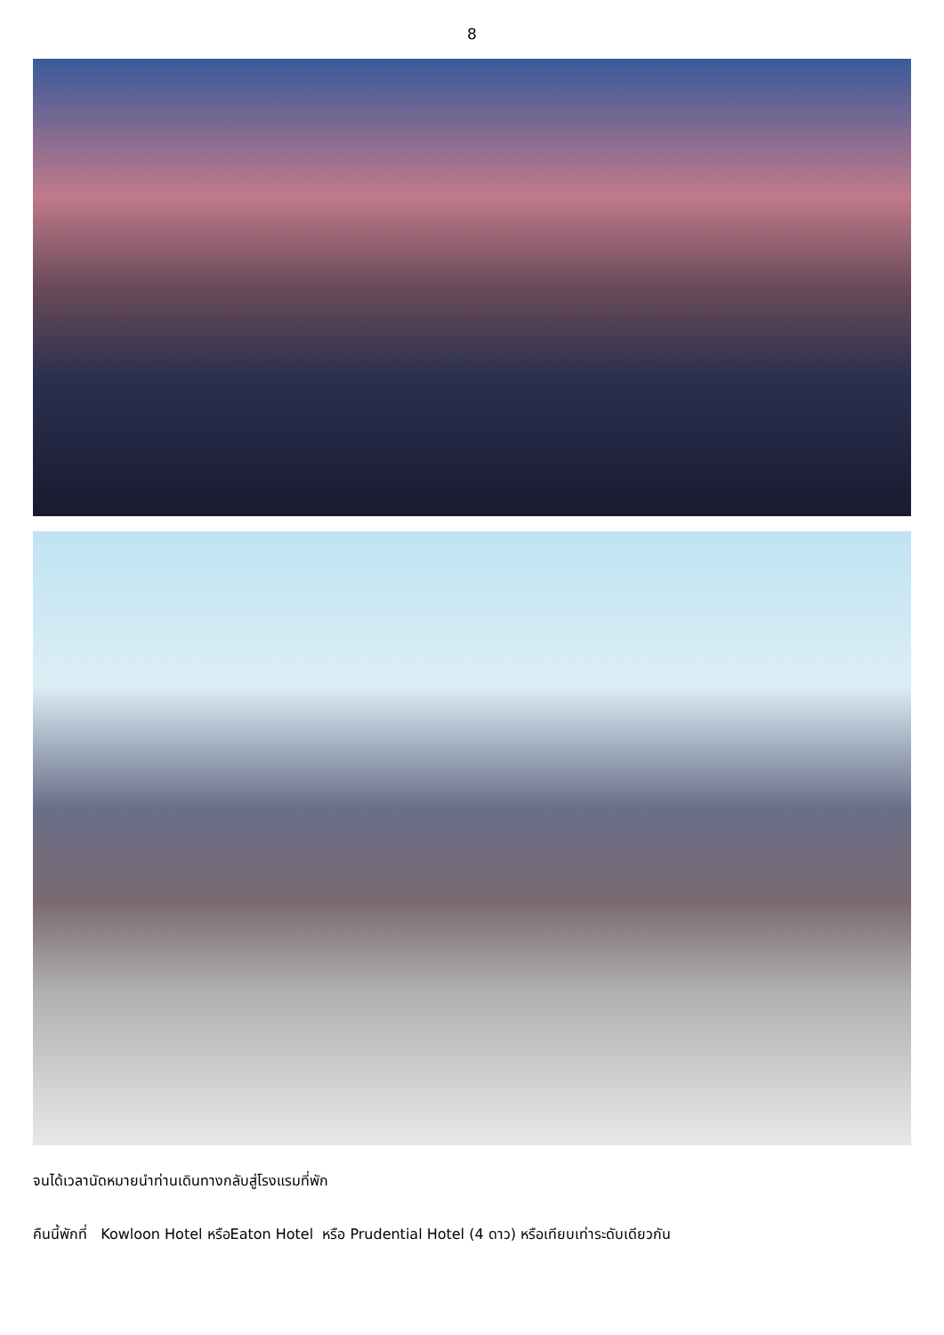8
จนได้เวลานัดหมายนำท่านเดินทางกลับสู่โรงแรมที่พัก
คืนนี้พักที่ Kowloon Hotel หรือEaton Hotel หรือ Prudential Hotel (4 ดาว) หรือเทียบเท่าระดับเดียวกัน